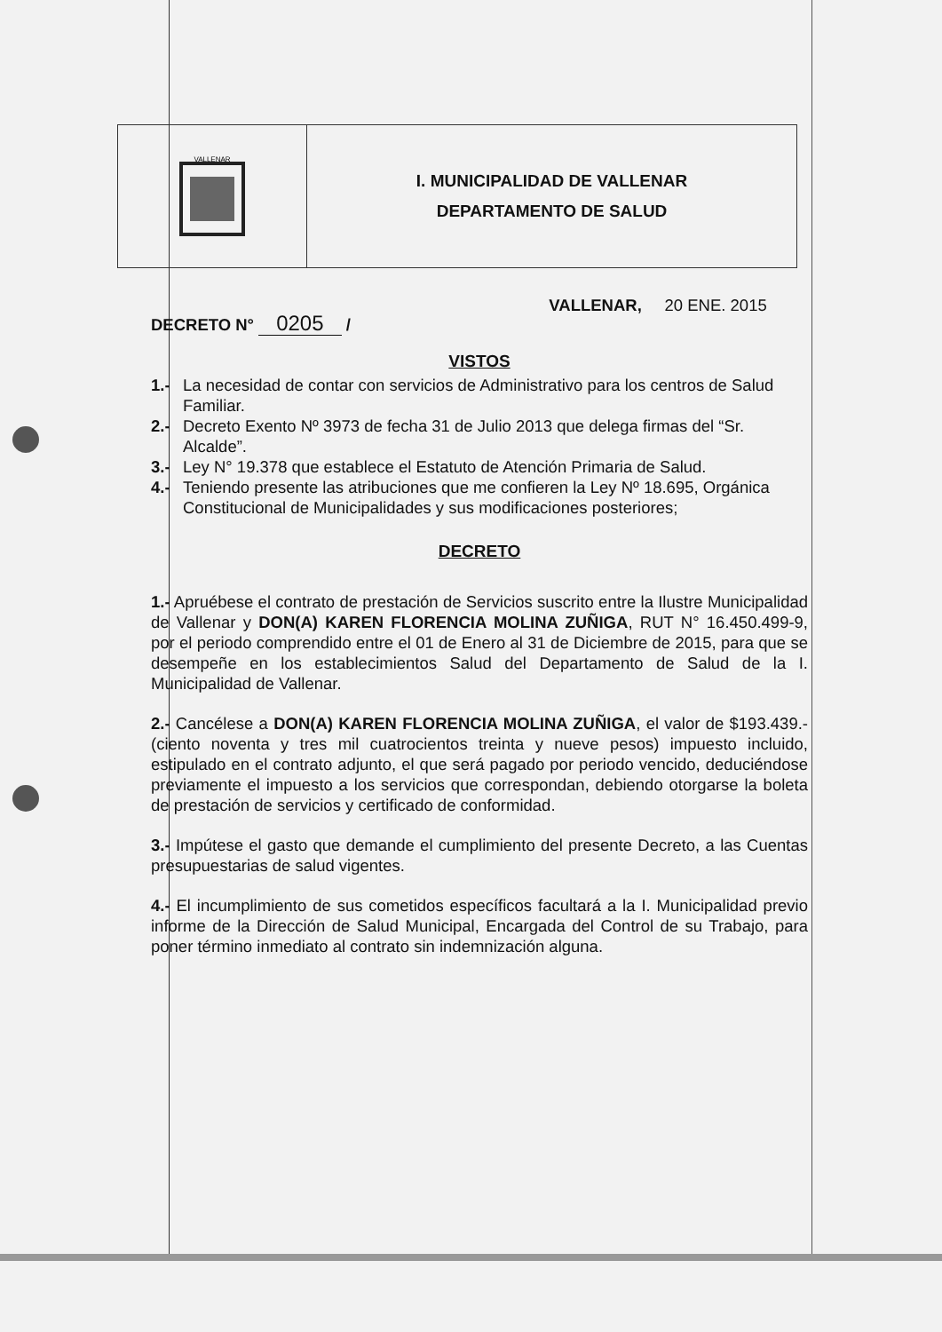| VALLENAR | I. MUNICIPALIDAD DE VALLENAR DEPARTAMENTO DE SALUD |
DECRETO N° 0205 /
VALLENAR, 20 ENE. 2015
VISTOS
1.- La necesidad de contar con servicios de Administrativo para los centros de Salud Familiar.
2.- Decreto Exento Nº 3973 de fecha 31 de Julio 2013 que delega firmas del “Sr. Alcalde”.
3.- Ley N° 19.378 que establece el Estatuto de Atención Primaria de Salud.
4.- Teniendo presente las atribuciones que me confieren la Ley Nº 18.695, Orgánica Constitucional de Municipalidades y sus modificaciones posteriores;
DECRETO
1.- Apruébese el contrato de prestación de Servicios suscrito entre la Ilustre Municipalidad de Vallenar y DON(A) KAREN FLORENCIA MOLINA ZUÑIGA, RUT N° 16.450.499-9, por el periodo comprendido entre el 01 de Enero al 31 de Diciembre de 2015, para que se desempeñe en los establecimientos Salud del Departamento de Salud de la I. Municipalidad de Vallenar.
2.- Cancélese a DON(A) KAREN FLORENCIA MOLINA ZUÑIGA, el valor de $193.439.- (ciento noventa y tres mil cuatrocientos treinta y nueve pesos) impuesto incluido, estipulado en el contrato adjunto, el que será pagado por periodo vencido, deduciéndose previamente el impuesto a los servicios que correspondan, debiendo otorgarse la boleta de prestación de servicios y certificado de conformidad.
3.- Impútese el gasto que demande el cumplimiento del presente Decreto, a las Cuentas presupuestarias de salud vigentes.
4.- El incumplimiento de sus cometidos específicos facultará a la I. Municipalidad previo informe de la Dirección de Salud Municipal, Encargada del Control de su Trabajo, para poner término inmediato al contrato sin indemnización alguna.